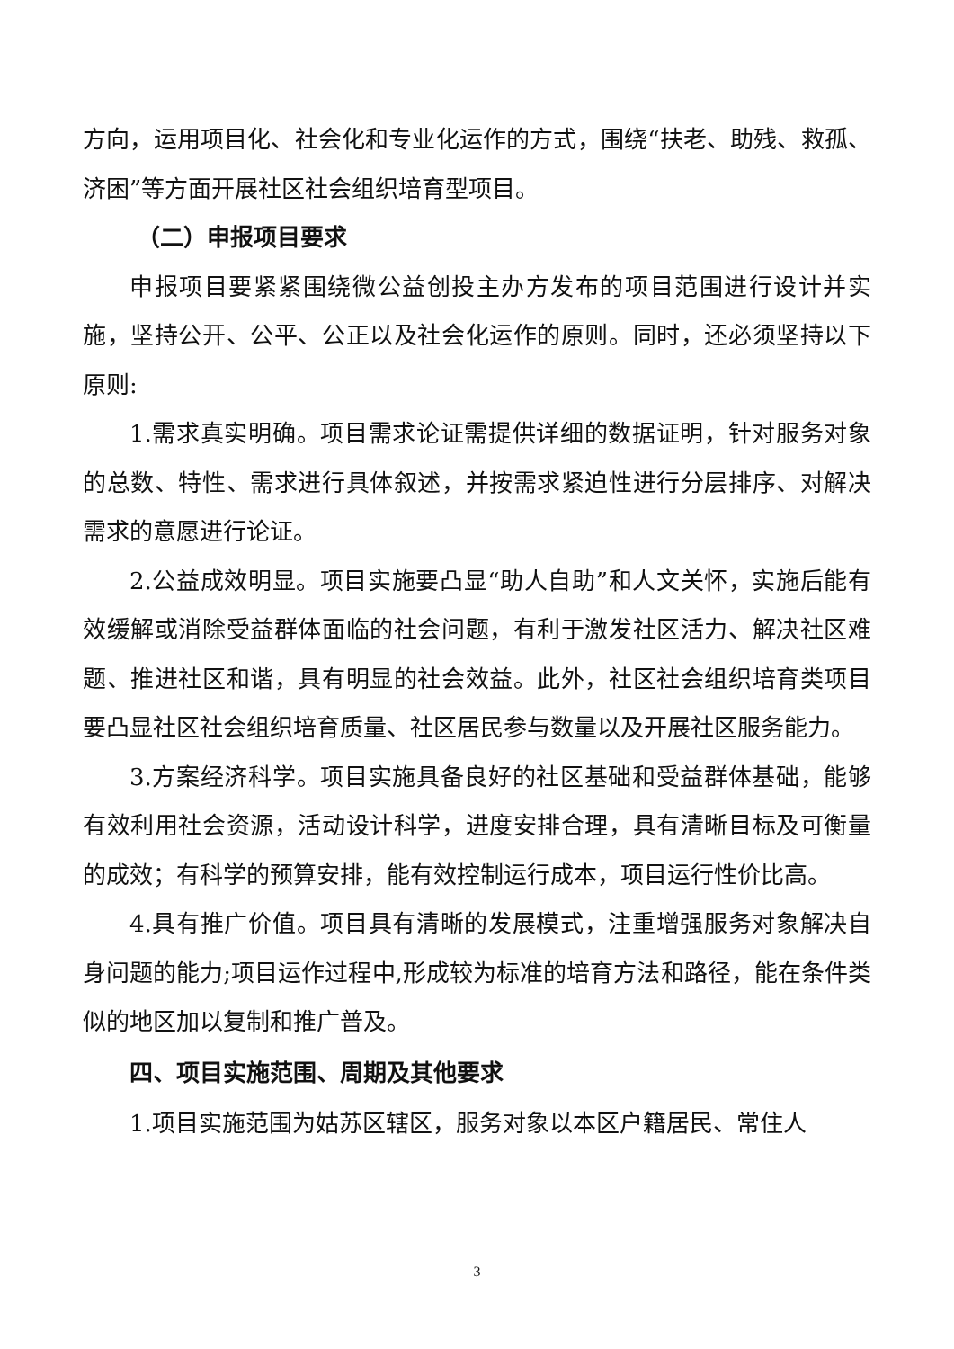方向，运用项目化、社会化和专业化运作的方式，围绕“扶老、助残、救孤、济困”等方面开展社区社会组织培育型项目。
（二）申报项目要求
申报项目要紧紧围绕微公益创投主办方发布的项目范围进行设计并实施，坚持公开、公平、公正以及社会化运作的原则。同时，还必须坚持以下原则:
1.需求真实明确。项目需求论证需提供详细的数据证明，针对服务对象的总数、特性、需求进行具体叙述，并按需求紧迫性进行分层排序、对解决需求的意愿进行论证。
2.公益成效明显。项目实施要凸显“助人自助”和人文关怀，实施后能有效缓解或消除受益群体面临的社会问题，有利于激发社区活力、解决社区难题、推进社区和谐，具有明显的社会效益。此外，社区社会组织培育类项目要凸显社区社会组织培育质量、社区居民参与数量以及开展社区服务能力。
3.方案经济科学。项目实施具备良好的社区基础和受益群体基础，能够有效利用社会资源，活动设计科学，进度安排合理，具有清晰目标及可衡量的成效；有科学的预算安排，能有效控制运行成本，项目运行性价比高。
4.具有推广价值。项目具有清晰的发展模式，注重增强服务对象解决自身问题的能力;项目运作过程中,形成较为标准的培育方法和路径，能在条件类似的地区加以复制和推广普及。
四、项目实施范围、周期及其他要求
1.项目实施范围为姑苏区辖区，服务对象以本区户籍居民、常住人
3